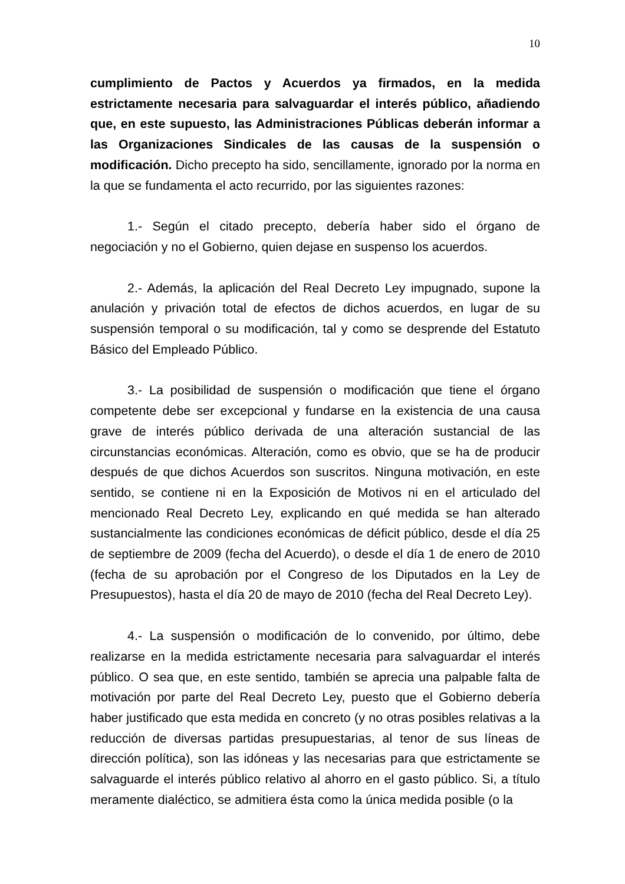10
cumplimiento de Pactos y Acuerdos ya firmados, en la medida estrictamente necesaria para salvaguardar el interés público, añadiendo que, en este supuesto, las Administraciones Públicas deberán informar a las Organizaciones Sindicales de las causas de la suspensión o modificación. Dicho precepto ha sido, sencillamente, ignorado por la norma en la que se fundamenta el acto recurrido, por las siguientes razones:
1.- Según el citado precepto, debería haber sido el órgano de negociación y no el Gobierno, quien dejase en suspenso los acuerdos.
2.- Además, la aplicación del Real Decreto Ley impugnado, supone la anulación y privación total de efectos de dichos acuerdos, en lugar de su suspensión temporal o su modificación, tal y como se desprende del Estatuto Básico del Empleado Público.
3.- La posibilidad de suspensión o modificación que tiene el órgano competente debe ser excepcional y fundarse en la existencia de una causa grave de interés público derivada de una alteración sustancial de las circunstancias económicas. Alteración, como es obvio, que se ha de producir después de que dichos Acuerdos son suscritos. Ninguna motivación, en este sentido, se contiene ni en la Exposición de Motivos ni en el articulado del mencionado Real Decreto Ley, explicando en qué medida se han alterado sustancialmente las condiciones económicas de déficit público, desde el día 25 de septiembre de 2009 (fecha del Acuerdo), o desde el día 1 de enero de 2010 (fecha de su aprobación por el Congreso de los Diputados en la Ley de Presupuestos), hasta el día 20 de mayo de 2010 (fecha del Real Decreto Ley).
4.- La suspensión o modificación de lo convenido, por último, debe realizarse en la medida estrictamente necesaria para salvaguardar el interés público. O sea que, en este sentido, también se aprecia una palpable falta de motivación por parte del Real Decreto Ley, puesto que el Gobierno debería haber justificado que esta medida en concreto (y no otras posibles relativas a la reducción de diversas partidas presupuestarias, al tenor de sus líneas de dirección política), son las idóneas y las necesarias para que estrictamente se salvaguarde el interés público relativo al ahorro en el gasto público. Si, a título meramente dialéctico, se admitiera ésta como la única medida posible (o la